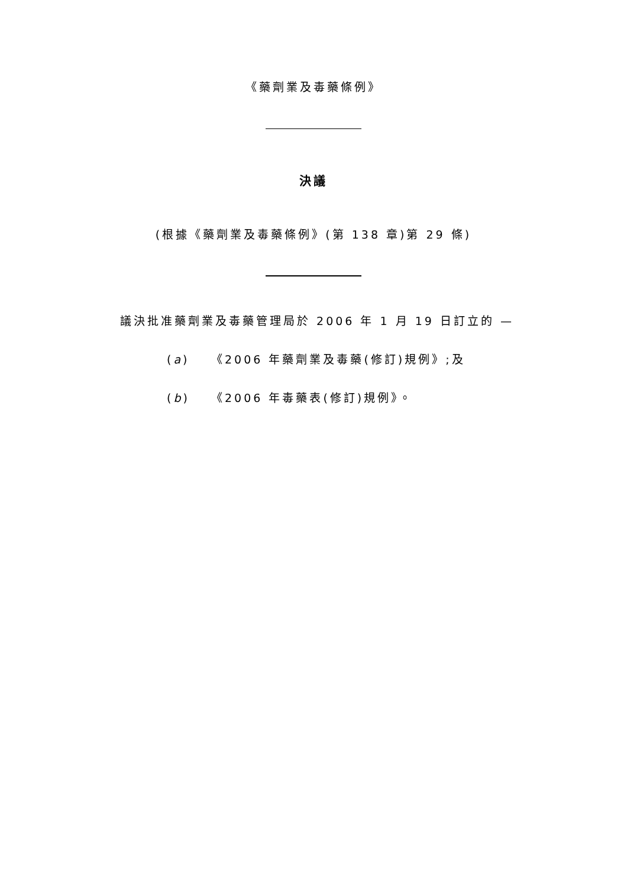《藥劑業及毒藥條例》
決議
(根據《藥劑業及毒藥條例》(第 138 章)第 29 條)
議決批准藥劑業及毒藥管理局於 2006 年 1 月 19 日訂立的 —
(a) 《2006 年藥劑業及毒藥(修訂)規例》;及
(b) 《2006 年毒藥表(修訂)規例》。